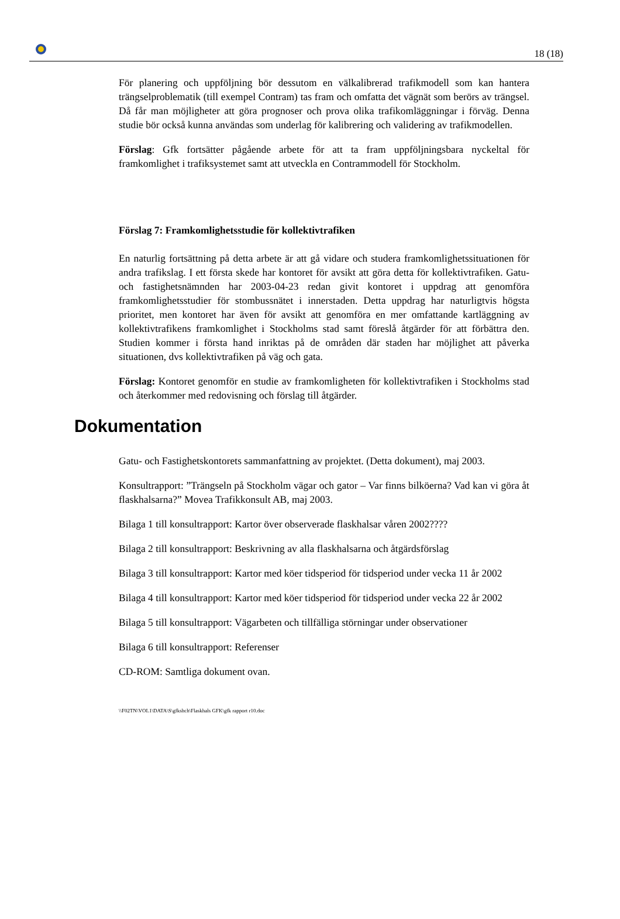18 (18)
För planering och uppföljning bör dessutom en välkalibrerad trafikmodell som kan hantera trängselproblematik (till exempel Contram) tas fram och omfatta det vägnät som berörs av trängsel. Då får man möjligheter att göra prognoser och prova olika trafikomläggningar i förväg. Denna studie bör också kunna användas som underlag för kalibrering och validering av trafikmodellen.
Förslag: Gfk fortsätter pågående arbete för att ta fram uppföljningsbara nyckeltal för framkomlighet i trafiksystemet samt att utveckla en Contrammodell för Stockholm.
Förslag 7: Framkomlighetsstudie för kollektivtrafiken
En naturlig fortsättning på detta arbete är att gå vidare och studera framkomlighetssituationen för andra trafikslag. I ett första skede har kontoret för avsikt att göra detta för kollektivtrafiken. Gatu- och fastighetsnämnden har 2003-04-23 redan givit kontoret i uppdrag att genomföra framkomlighetsstudier för stombussnätet i innerstaden. Detta uppdrag har naturligtvis högsta prioritet, men kontoret har även för avsikt att genomföra en mer omfattande kartläggning av kollektivtrafikens framkomlighet i Stockholms stad samt föreslå åtgärder för att förbättra den. Studien kommer i första hand inriktas på de områden där staden har möjlighet att påverka situationen, dvs kollektivtrafiken på väg och gata.
Förslag: Kontoret genomför en studie av framkomligheten för kollektivtrafiken i Stockholms stad och återkommer med redovisning och förslag till åtgärder.
Dokumentation
Gatu- och Fastighetskontorets sammanfattning av projektet. (Detta dokument), maj 2003.
Konsultrapport: ”Trängseln på Stockholm vägar och gator – Var finns bilköerna? Vad kan vi göra åt flaskhalsarna?” Movea Trafikkonsult AB, maj 2003.
Bilaga 1 till konsultrapport: Kartor över observerade flaskhalsar våren 2002????
Bilaga 2 till konsultrapport: Beskrivning av alla flaskhalsarna och åtgärdsförslag
Bilaga 3 till konsultrapport: Kartor med köer tidsperiod för tidsperiod under vecka 11 år 2002
Bilaga 4 till konsultrapport: Kartor med köer tidsperiod för tidsperiod under vecka 22 år 2002
Bilaga 5 till konsultrapport: Vägarbeten och tillfälliga störningar under observationer
Bilaga 6 till konsultrapport: Referenser
CD-ROM: Samtliga dokument ovan.
\\F02TN\VOL1\DATA\S\gfkshch\Flaskhals GFK\gfk rapport r10.doc